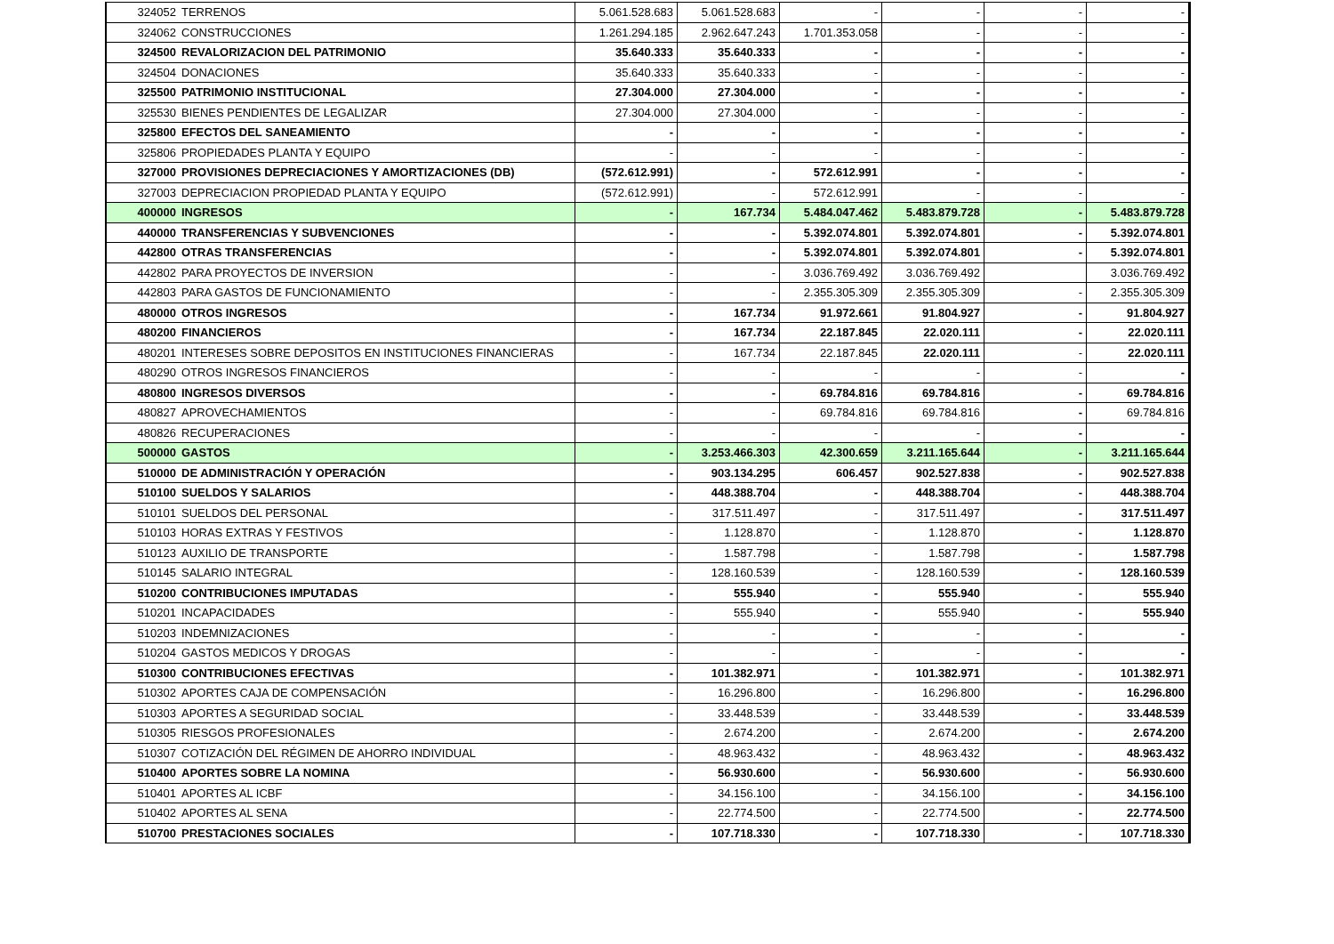| 324052 | TERRENOS | 5.061.528.683 | 5.061.528.683 | - | - | - | - |
| 324062 | CONSTRUCCIONES | 1.261.294.185 | 2.962.647.243 | 1.701.353.058 | - | - | - |
| 324500 | REVALORIZACION DEL PATRIMONIO | 35.640.333 | 35.640.333 | - | - | - | - |
| 324504 | DONACIONES | 35.640.333 | 35.640.333 | - | - | - | - |
| 325500 | PATRIMONIO INSTITUCIONAL | 27.304.000 | 27.304.000 | - | - | - | - |
| 325530 | BIENES PENDIENTES DE LEGALIZAR | 27.304.000 | 27.304.000 | - | - | - | - |
| 325800 | EFECTOS DEL SANEAMIENTO | - | - | - | - | - | - |
| 325806 | PROPIEDADES PLANTA Y EQUIPO | - | - | - | - | - | - |
| 327000 | PROVISIONES DEPRECIACIONES Y AMORTIZACIONES (DB) | (572.612.991) | - | 572.612.991 | - | - | - |
| 327003 | DEPRECIACION PROPIEDAD PLANTA Y EQUIPO | (572.612.991) | - | 572.612.991 | - | - | - |
| 400000 | INGRESOS | - | 167.734 | 5.484.047.462 | 5.483.879.728 | - | 5.483.879.728 |
| 440000 | TRANSFERENCIAS Y SUBVENCIONES | - | - | 5.392.074.801 | 5.392.074.801 | - | 5.392.074.801 |
| 442800 | OTRAS TRANSFERENCIAS | - | - | 5.392.074.801 | 5.392.074.801 | - | 5.392.074.801 |
| 442802 | PARA PROYECTOS DE INVERSION | - | - | 3.036.769.492 | 3.036.769.492 | | 3.036.769.492 |
| 442803 | PARA GASTOS DE FUNCIONAMIENTO | - | - | 2.355.305.309 | 2.355.305.309 | - | 2.355.305.309 |
| 480000 | OTROS INGRESOS | - | 167.734 | 91.972.661 | 91.804.927 | - | 91.804.927 |
| 480200 | FINANCIEROS | - | 167.734 | 22.187.845 | 22.020.111 | - | 22.020.111 |
| 480201 | INTERESES SOBRE DEPOSITOS EN INSTITUCIONES FINANCIERAS | - | 167.734 | 22.187.845 | 22.020.111 | - | 22.020.111 |
| 480290 | OTROS INGRESOS FINANCIEROS | - | - | - | - | - | - |
| 480800 | INGRESOS DIVERSOS | - | - | 69.784.816 | 69.784.816 | - | 69.784.816 |
| 480827 | APROVECHAMIENTOS | - | - | 69.784.816 | 69.784.816 | - | 69.784.816 |
| 480826 | RECUPERACIONES | - | - | - | - | - | - |
| 500000 | GASTOS | - | 3.253.466.303 | 42.300.659 | 3.211.165.644 | - | 3.211.165.644 |
| 510000 | DE ADMINISTRACIÓN Y OPERACIÓN | - | 903.134.295 | 606.457 | 902.527.838 | - | 902.527.838 |
| 510100 | SUELDOS Y SALARIOS | - | 448.388.704 | - | 448.388.704 | - | 448.388.704 |
| 510101 | SUELDOS DEL PERSONAL | - | 317.511.497 | - | 317.511.497 | - | 317.511.497 |
| 510103 | HORAS EXTRAS Y FESTIVOS | - | 1.128.870 | - | 1.128.870 | - | 1.128.870 |
| 510123 | AUXILIO DE TRANSPORTE | - | 1.587.798 | - | 1.587.798 | - | 1.587.798 |
| 510145 | SALARIO INTEGRAL | - | 128.160.539 | - | 128.160.539 | - | 128.160.539 |
| 510200 | CONTRIBUCIONES IMPUTADAS | - | 555.940 | - | 555.940 | - | 555.940 |
| 510201 | INCAPACIDADES | - | 555.940 | - | 555.940 | - | 555.940 |
| 510203 | INDEMNIZACIONES | - | - | - | - | - | - |
| 510204 | GASTOS MEDICOS Y DROGAS | - | - | - | - | - | - |
| 510300 | CONTRIBUCIONES EFECTIVAS | - | 101.382.971 | - | 101.382.971 | - | 101.382.971 |
| 510302 | APORTES CAJA DE COMPENSACIÓN | - | 16.296.800 | - | 16.296.800 | - | 16.296.800 |
| 510303 | APORTES A SEGURIDAD SOCIAL | - | 33.448.539 | - | 33.448.539 | - | 33.448.539 |
| 510305 | RIESGOS PROFESIONALES | - | 2.674.200 | - | 2.674.200 | - | 2.674.200 |
| 510307 | COTIZACIÓN DEL RÉGIMEN DE AHORRO INDIVIDUAL | - | 48.963.432 | - | 48.963.432 | - | 48.963.432 |
| 510400 | APORTES SOBRE LA NOMINA | - | 56.930.600 | - | 56.930.600 | - | 56.930.600 |
| 510401 | APORTES AL ICBF | - | 34.156.100 | - | 34.156.100 | - | 34.156.100 |
| 510402 | APORTES AL SENA | - | 22.774.500 | - | 22.774.500 | - | 22.774.500 |
| 510700 | PRESTACIONES SOCIALES | - | 107.718.330 | - | 107.718.330 | - | 107.718.330 |